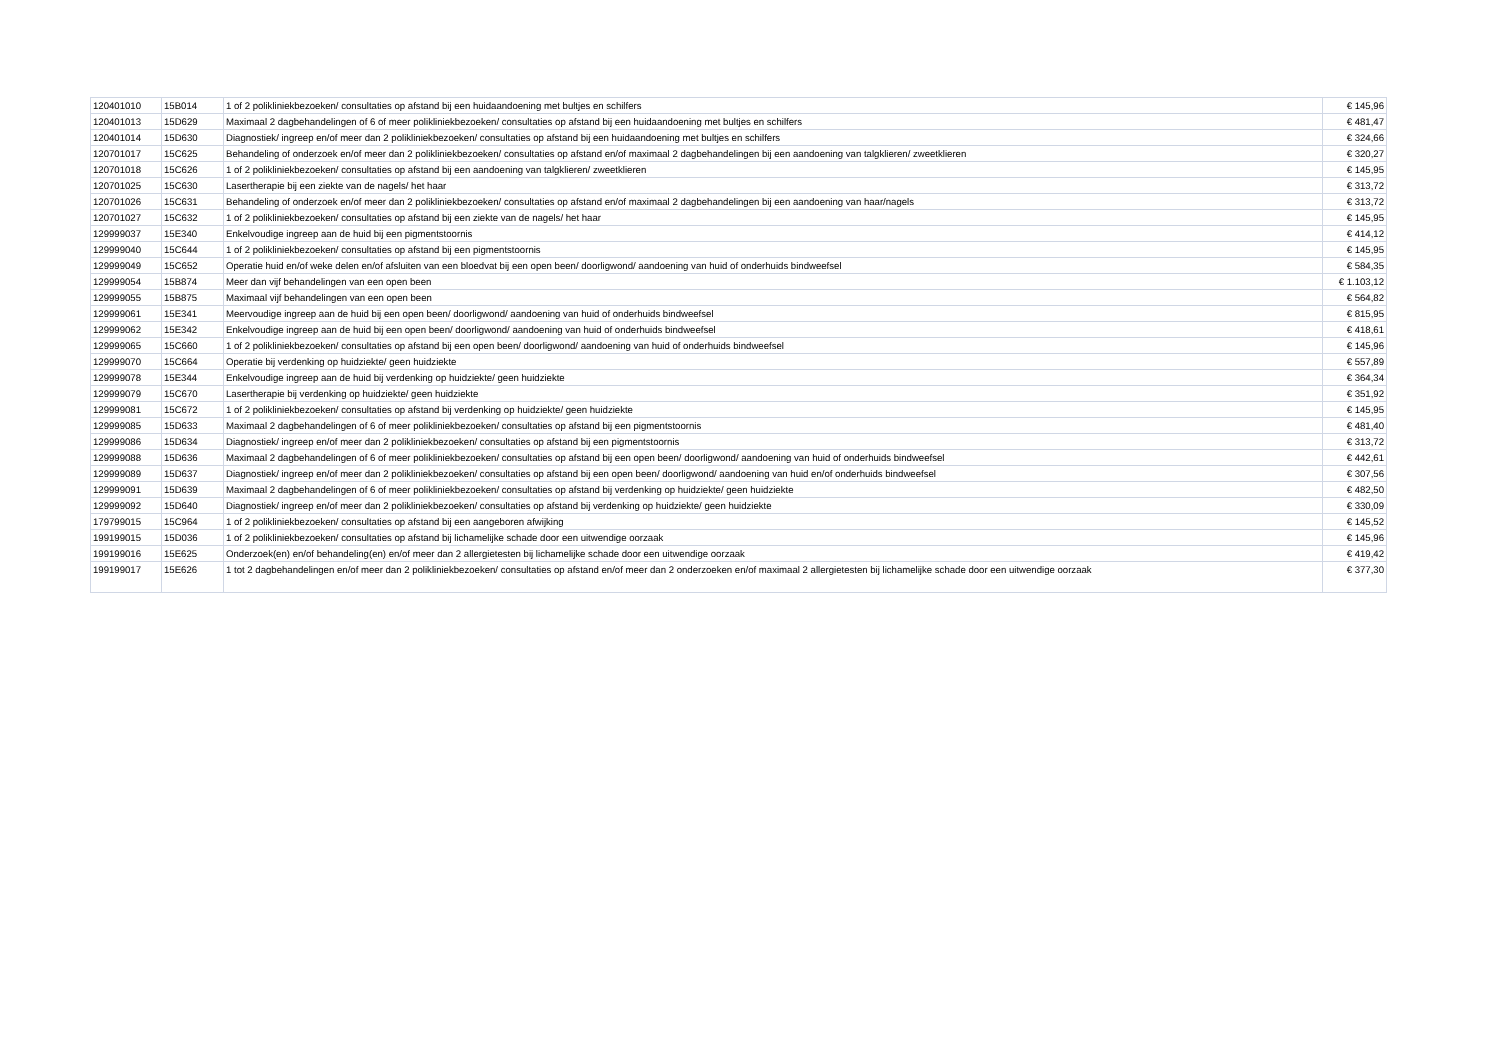| 120401010 | 15B014 | 1 of 2 polikliniekbezoeken/ consultaties op afstand bij een huidaandoening met bultjes en schilfers | € 145,96 |
| 120401013 | 15D629 | Maximaal 2 dagbehandelingen of 6 of meer polikliniekbezoeken/ consultaties op afstand bij een huidaandoening met bultjes en schilfers | € 481,47 |
| 120401014 | 15D630 | Diagnostiek/ ingreep en/of meer dan 2 polikliniekbezoeken/ consultaties op afstand bij een huidaandoening met bultjes en schilfers | € 324,66 |
| 120701017 | 15C625 | Behandeling of onderzoek en/of meer dan 2 polikliniekbezoeken/ consultaties op afstand en/of maximaal 2 dagbehandelingen bij een aandoening van talgklieren/ zweetklieren | € 320,27 |
| 120701018 | 15C626 | 1 of 2 polikliniekbezoeken/ consultaties op afstand bij een aandoening van talgklieren/ zweetklieren | € 145,95 |
| 120701025 | 15C630 | Lasertherapie bij een ziekte van de nagels/ het haar | € 313,72 |
| 120701026 | 15C631 | Behandeling of onderzoek en/of meer dan 2 polikliniekbezoeken/ consultaties op afstand en/of maximaal 2 dagbehandelingen bij een aandoening van haar/nagels | € 313,72 |
| 120701027 | 15C632 | 1 of 2 polikliniekbezoeken/ consultaties op afstand bij een ziekte van de nagels/ het haar | € 145,95 |
| 129999037 | 15E340 | Enkelvoudige ingreep aan de huid bij een pigmentstoornis | € 414,12 |
| 129999040 | 15C644 | 1 of 2 polikliniekbezoeken/ consultaties op afstand bij een pigmentstoornis | € 145,95 |
| 129999049 | 15C652 | Operatie huid en/of weke delen en/of afsluiten van een bloedvat bij een open been/ doorligwond/ aandoening van huid of onderhuids bindweefsel | € 584,35 |
| 129999054 | 15B874 | Meer dan vijf behandelingen van een open been | € 1.103,12 |
| 129999055 | 15B875 | Maximaal vijf behandelingen van een open been | € 564,82 |
| 129999061 | 15E341 | Meervoudige ingreep aan de huid bij een open been/ doorligwond/ aandoening van huid of onderhuids bindweefsel | € 815,95 |
| 129999062 | 15E342 | Enkelvoudige ingreep aan de huid bij een open been/ doorligwond/ aandoening van huid of onderhuids bindweefsel | € 418,61 |
| 129999065 | 15C660 | 1 of 2 polikliniekbezoeken/ consultaties op afstand bij een open been/ doorligwond/ aandoening van huid of onderhuids bindweefsel | € 145,96 |
| 129999070 | 15C664 | Operatie bij verdenking op huidziekte/ geen huidziekte | € 557,89 |
| 129999078 | 15E344 | Enkelvoudige ingreep aan de huid bij verdenking op huidziekte/ geen huidziekte | € 364,34 |
| 129999079 | 15C670 | Lasertherapie bij verdenking op huidziekte/ geen huidziekte | € 351,92 |
| 129999081 | 15C672 | 1 of 2 polikliniekbezoeken/ consultaties op afstand bij verdenking op huidziekte/ geen huidziekte | € 145,95 |
| 129999085 | 15D633 | Maximaal 2 dagbehandelingen of 6 of meer polikliniekbezoeken/ consultaties op afstand bij een pigmentstoornis | € 481,40 |
| 129999086 | 15D634 | Diagnostiek/ ingreep en/of meer dan 2 polikliniekbezoeken/ consultaties op afstand bij een pigmentstoornis | € 313,72 |
| 129999088 | 15D636 | Maximaal 2 dagbehandelingen of 6 of meer polikliniekbezoeken/ consultaties op afstand bij een open been/ doorligwond/ aandoening van huid of onderhuids bindweefsel | € 442,61 |
| 129999089 | 15D637 | Diagnostiek/ ingreep en/of meer dan 2 polikliniekbezoeken/ consultaties op afstand bij een open been/ doorligwond/ aandoening van huid en/of onderhuids bindweefsel | € 307,56 |
| 129999091 | 15D639 | Maximaal 2 dagbehandelingen of 6 of meer polikliniekbezoeken/ consultaties op afstand bij verdenking op huidziekte/ geen huidziekte | € 482,50 |
| 129999092 | 15D640 | Diagnostiek/ ingreep en/of meer dan 2 polikliniekbezoeken/ consultaties op afstand bij verdenking op huidziekte/ geen huidziekte | € 330,09 |
| 179799015 | 15C964 | 1 of 2 polikliniekbezoeken/ consultaties op afstand bij een aangeboren afwijking | € 145,52 |
| 199199015 | 15D036 | 1 of 2 polikliniekbezoeken/ consultaties op afstand bij lichamelijke schade door een uitwendige oorzaak | € 145,96 |
| 199199016 | 15E625 | Onderzoek(en) en/of behandeling(en) en/of meer dan 2 allergietesten bij lichamelijke schade door een uitwendige oorzaak | € 419,42 |
| 199199017 | 15E626 | 1 tot 2 dagbehandelingen en/of meer dan 2 polikliniekbezoeken/ consultaties op afstand en/of meer dan 2 onderzoeken en/of maximaal 2 allergietesten bij lichamelijke schade door een uitwendige oorzaak | € 377,30 |